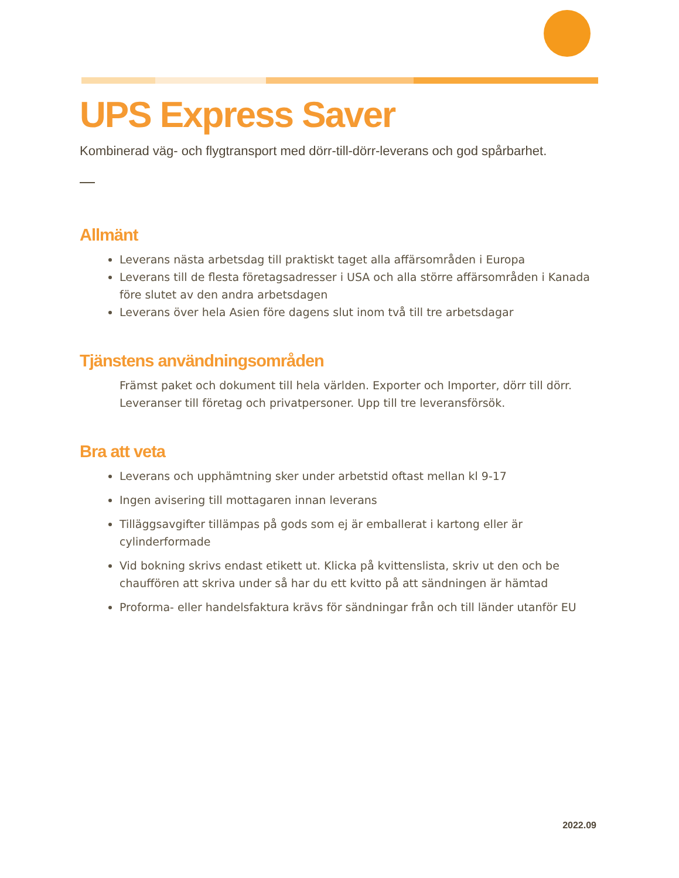UPS Express Saver
Kombinerad väg- och flygtransport med dörr-till-dörr-leverans och god spårbarhet.
Allmänt
Leverans nästa arbetsdag till praktiskt taget alla affärsområden i Europa
Leverans till de flesta företagsadresser i USA och alla större affärsområden i Kanada före slutet av den andra arbetsdagen
Leverans över hela Asien före dagens slut inom två till tre arbetsdagar
Tjänstens användningsområden
Främst paket och dokument till hela världen. Exporter och Importer, dörr till dörr. Leveranser till företag och privatpersoner. Upp till tre leveransförsök.
Bra att veta
Leverans och upphämtning sker under arbetstid oftast mellan kl 9-17
Ingen avisering till mottagaren innan leverans
Tilläggsavgifter tillämpas på gods som ej är emballerat i kartong eller är cylinderformade
Vid bokning skrivs endast etikett ut. Klicka på kvittenslista, skriv ut den och be chauffören att skriva under så har du ett kvitto på att sändningen är hämtad
Proforma- eller handelsfaktura krävs för sändningar från och till länder utanför EU
2022.09